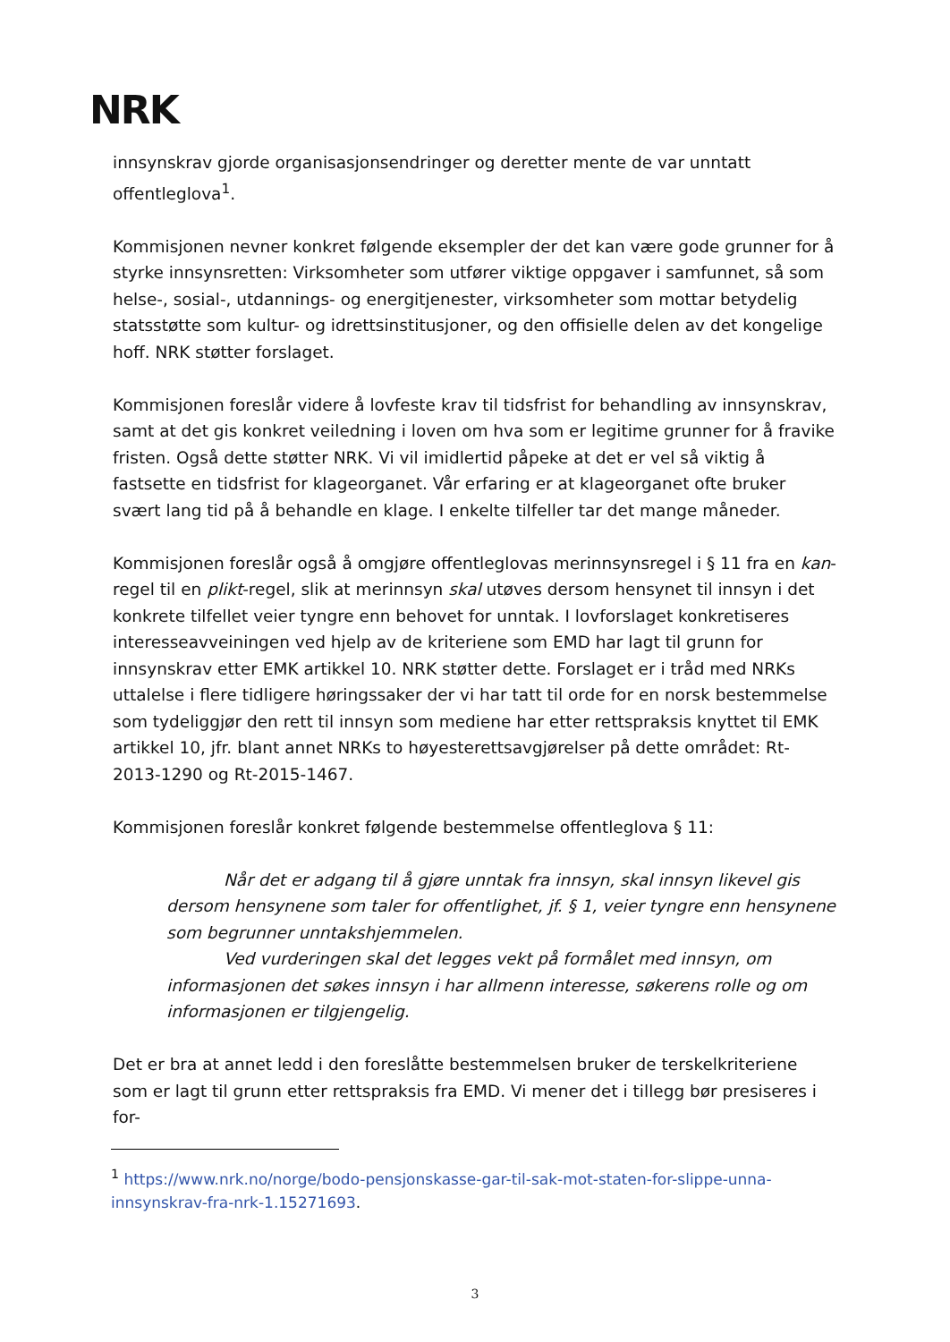NRK
innsynskrav gjorde organisasjonsendringer og deretter mente de var unntatt offentleglova<sup>1</sup>.
Kommisjonen nevner konkret følgende eksempler der det kan være gode grunner for å styrke innsynsretten: Virksomheter som utfører viktige oppgaver i samfunnet, så som helse-, sosial-, utdannings- og energitjenester, virksomheter som mottar betydelig statsstøtte som kultur- og idrettsinstitusjoner, og den offisielle delen av det kongelige hoff. NRK støtter forslaget.
Kommisjonen foreslår videre å lovfeste krav til tidsfrist for behandling av innsynskrav, samt at det gis konkret veiledning i loven om hva som er legitime grunner for å fravike fristen. Også dette støtter NRK. Vi vil imidlertid påpeke at det er vel så viktig å fastsette en tidsfrist for klageorganet. Vår erfaring er at klageorganet ofte bruker svært lang tid på å behandle en klage. I enkelte tilfeller tar det mange måneder.
Kommisjonen foreslår også å omgjøre offentleglovas merinnsynsregel i § 11 fra en kan-regel til en plikt-regel, slik at merinnsyn skal utøves dersom hensynet til innsyn i det konkrete tilfellet veier tyngre enn behovet for unntak. I lovforslaget konkretiseres interesseavveiningen ved hjelp av de kriteriene som EMD har lagt til grunn for innsynskrav etter EMK artikkel 10. NRK støtter dette. Forslaget er i tråd med NRKs uttalelse i flere tidligere høringssaker der vi har tatt til orde for en norsk bestemmelse som tydeliggjør den rett til innsyn som mediene har etter rettspraksis knyttet til EMK artikkel 10, jfr. blant annet NRKs to høyesterettsavgjørelser på dette området: Rt-2013-1290 og Rt-2015-1467.
Kommisjonen foreslår konkret følgende bestemmelse offentleglova § 11:
Når det er adgang til å gjøre unntak fra innsyn, skal innsyn likevel gis dersom hensynene som taler for offentlighet, jf. § 1, veier tyngre enn hensynene som begrunner unntakshjemmelen.
Ved vurderingen skal det legges vekt på formålet med innsyn, om informasjonen det søkes innsyn i har allmenn interesse, søkerens rolle og om informasjonen er tilgjengelig.
Det er bra at annet ledd i den foreslåtte bestemmelsen bruker de terskelkriteriene som er lagt til grunn etter rettspraksis fra EMD. Vi mener det i tillegg bør presiseres i for-
<sup>1</sup> https://www.nrk.no/norge/bodo-pensjonskasse-gar-til-sak-mot-staten-for-slippe-unna-innsynskrav-fra-nrk-1.15271693.
3